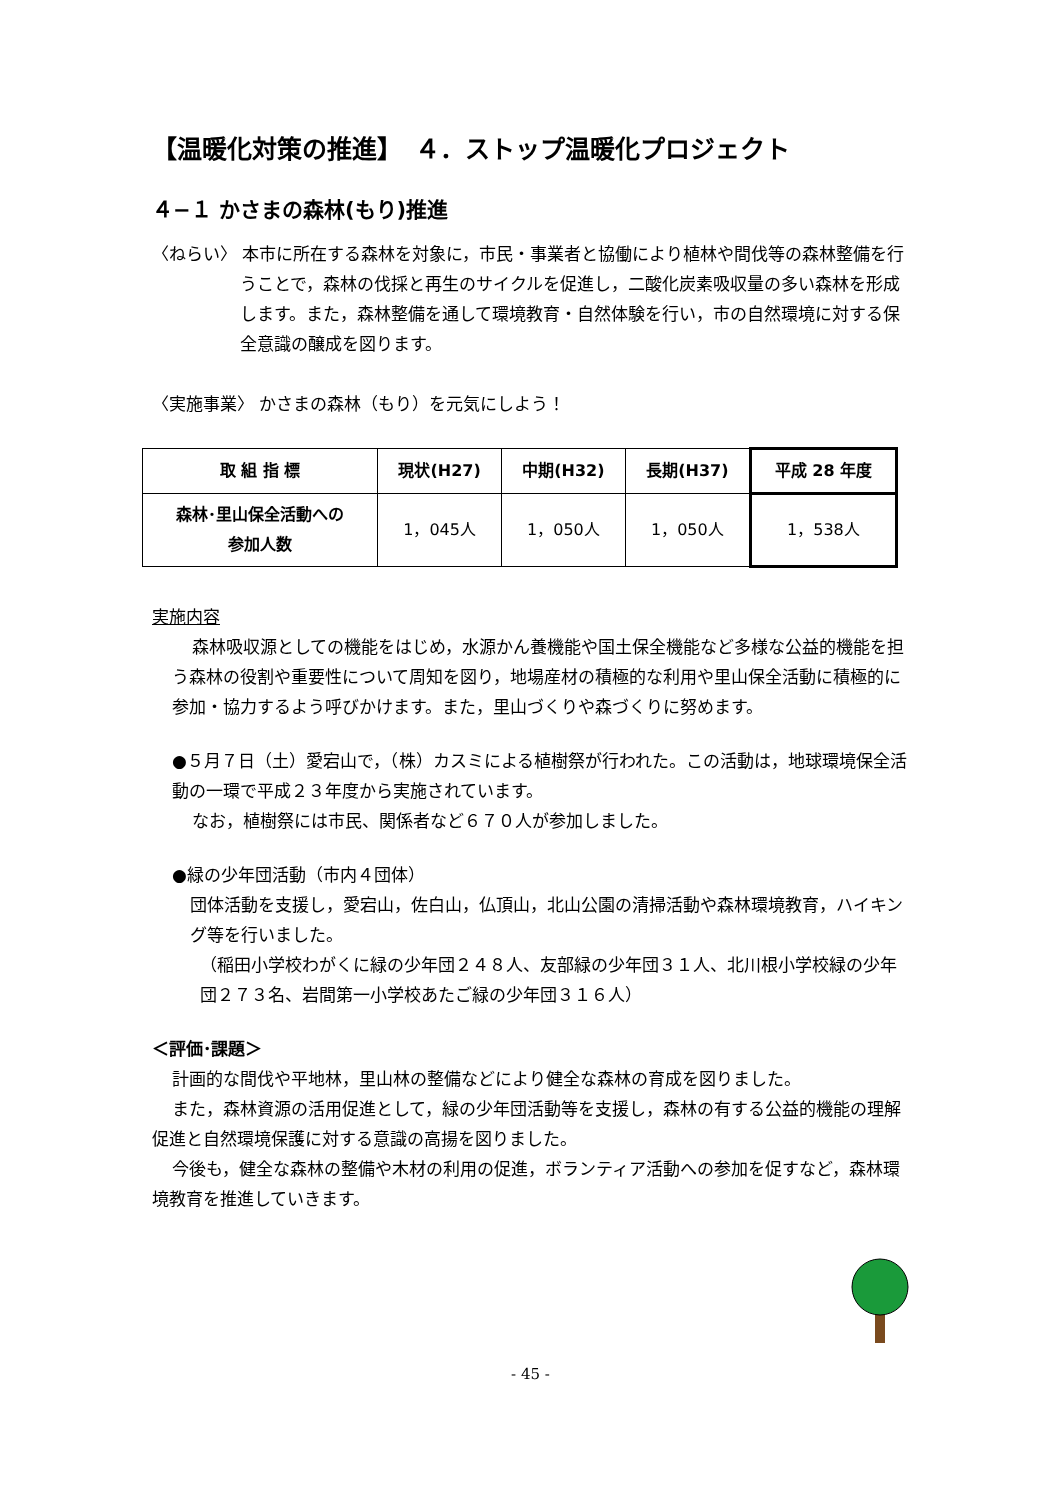【温暖化対策の推進】　４．ストップ温暖化プロジェクト
４−１ かさまの森林(もり)推進
〈ねらい〉 本市に所在する森林を対象に，市民・事業者と協働により植林や間伐等の森林整備を行うことで，森林の伐採と再生のサイクルを促進し，二酸化炭素吸収量の多い森林を形成します。また，森林整備を通して環境教育・自然体験を行い，市の自然環境に対する保全意識の醸成を図ります。
〈実施事業〉 かさまの森林（もり）を元気にしよう！
| 取 組 指 標 | 現状(H27) | 中期(H32) | 長期(H37) | 平成 28 年度 |
| --- | --- | --- | --- | --- |
| 森林･里山保全活動への 参加人数 | 1，045人 | 1，050人 | 1，050人 | 1，538人 |
実施内容
森林吸収源としての機能をはじめ，水源かん養機能や国土保全機能など多様な公益的機能を担う森林の役割や重要性について周知を図り，地場産材の積極的な利用や里山保全活動に積極的に参加・協力するよう呼びかけます。また，里山づくりや森づくりに努めます。
●５月７日（土）愛宕山で，（株）カスミによる植樹祭が行われた。この活動は，地球環境保全活動の一環で平成２３年度から実施されています。
なお，植樹祭には市民、関係者など６７０人が参加しました。
●緑の少年団活動（市内４団体）
団体活動を支援し，愛宕山，佐白山，仏頂山，北山公園の清掃活動や森林環境教育，ハイキング等を行いました。
（稲田小学校わがくに緑の少年団２４８人、友部緑の少年団３１人、北川根小学校緑の少年団２７３名、岩間第一小学校あたご緑の少年団３１６人）
＜評価･課題＞
計画的な間伐や平地林，里山林の整備などにより健全な森林の育成を図りました。
また，森林資源の活用促進として，緑の少年団活動等を支援し，森林の有する公益的機能の理解促進と自然環境保護に対する意識の高揚を図りました。
今後も，健全な森林の整備や木材の利用の促進，ボランティア活動への参加を促すなど，森林環境教育を推進していきます。
- 45 -